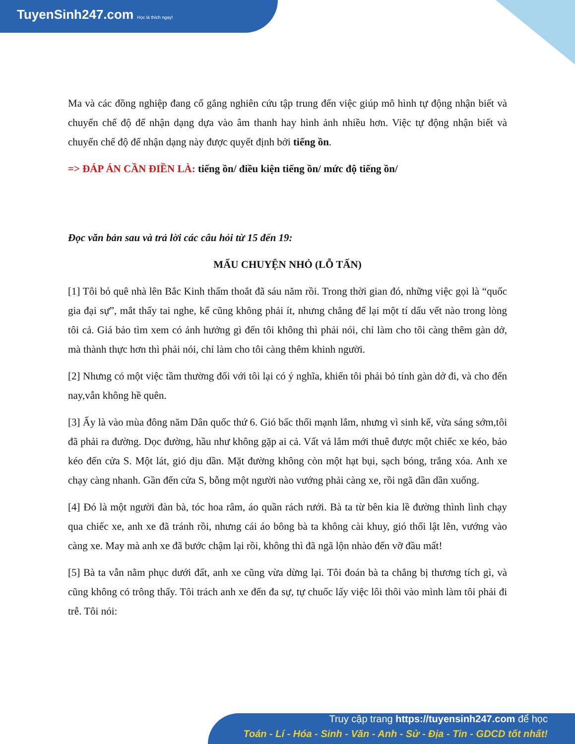TuyenSinh247.com Học là thích ngay!
Ma và các đồng nghiệp đang cố gắng nghiên cứu tập trung đến việc giúp mô hình tự động nhận biết và chuyển chế độ để nhận dạng dựa vào âm thanh hay hình ảnh nhiều hơn. Việc tự động nhận biết và chuyển chế độ để nhận dạng này được quyết định bởi tiếng ồn.
=> ĐÁP ÁN CẦN ĐIỀN LÀ: tiếng ồn/ điều kiện tiếng ồn/ mức độ tiếng ồn/
Đọc văn bản sau và trả lời các câu hỏi từ 15 đến 19:
MẨU CHUYỆN NHỎ (LỖ TẤN)
[1] Tôi bỏ quê nhà lên Bắc Kinh thấm thoắt đã sáu năm rồi. Trong thời gian đó, những việc gọi là “quốc gia đại sự”, mắt thấy tai nghe, kể cũng không phải ít, nhưng chẳng để lại một tí dấu vết nào trong lòng tôi cả. Giá bảo tìm xem có ảnh hưởng gì đến tôi không thì phải nói, chỉ làm cho tôi càng thêm gàn dở, mà thành thực hơn thì phải nói, chỉ làm cho tôi càng thêm khinh người.
[2] Nhưng có một việc tầm thường đối với tôi lại có ý nghĩa, khiến tôi phải bỏ tính gàn dở đi, và cho đến nay,vẫn không hề quên.
[3] Ấy là vào mùa đông năm Dân quốc thứ 6. Gió bấc thổi mạnh lắm, nhưng vì sinh kế, vừa sáng sớm,tôi đã phải ra đường. Dọc đường, hầu như không gặp ai cả. Vất vả lắm mới thuê được một chiếc xe kéo, bảo kéo đến cửa S. Một lát, gió dịu dần. Mặt đường không còn một hạt bụi, sạch bóng, trắng xóa. Anh xe chạy càng nhanh. Gần đến cửa S, bỗng một người nào vướng phải càng xe, rồi ngã dần dần xuống.
[4] Đó là một người đàn bà, tóc hoa râm, áo quần rách rưới. Bà ta từ bên kia lề đường thình lình chạy qua chiếc xe, anh xe đã tránh rồi, nhưng cái áo bông bà ta không cài khuy, gió thổi lật lên, vướng vào càng xe. May mà anh xe đã bước chậm lại rồi, không thì đã ngã lộn nhào đến vỡ đầu mất!
[5] Bà ta vẫn nằm phục dưới đất, anh xe cũng vừa dừng lại. Tôi đoán bà ta chẳng bị thương tích gì, và cũng không có trông thấy. Tôi trách anh xe đến đa sự, tự chuốc lấy việc lôi thôi vào mình làm tôi phải đi trễ. Tôi nói:
Truy cập trang https://tuyensinh247.com để học
Toán - Lí - Hóa - Sinh - Văn - Anh - Sử - Địa - Tin - GDCD tốt nhất!